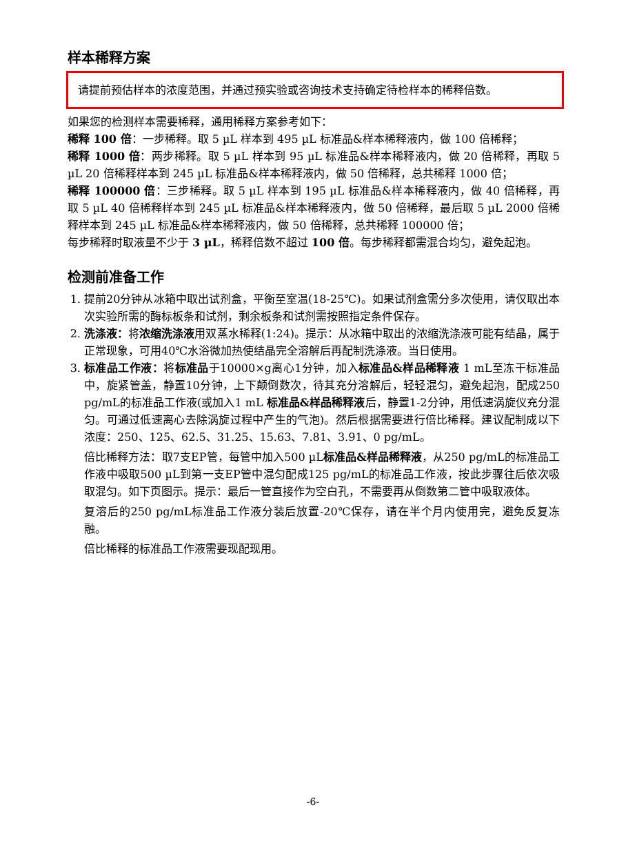样本稀释方案
请提前预估样本的浓度范围，并通过预实验或咨询技术支持确定待检样本的稀释倍数。
如果您的检测样本需要稀释，通用稀释方案参考如下：
稀释 100 倍：一步稀释。取 5 µL 样本到 495 µL 标准品&样本稀释液内，做 100 倍稀释；
稀释 1000 倍：两步稀释。取 5 µL 样本到 95 µL 标准品&样本稀释液内，做 20 倍稀释，再取 5 µL 20 倍稀释样本到 245 µL 标准品&样本稀释液内，做 50 倍稀释，总共稀释 1000 倍；
稀释 100000 倍：三步稀释。取 5 µL 样本到 195 µL 标准品&样本稀释液内，做 40 倍稀释，再取 5 µL 40 倍稀释样本到 245 µL 标准品&样本稀释液内，做 50 倍稀释，最后取 5 µL 2000 倍稀释样本到 245 µL 标准品&样本稀释液内，做 50 倍稀释，总共稀释 100000 倍；
每步稀释时取液量不少于 3 µL，稀释倍数不超过 100 倍。每步稀释都需混合均匀，避免起泡。
检测前准备工作
1. 提前20分钟从冰箱中取出试剂盒，平衡至室温(18-25℃)。如果试剂盒需分多次使用，请仅取出本次实验所需的酶标板条和试剂，剩余板条和试剂需按照指定条件保存。
2. 洗涤液：将浓缩洗涤液用双蒸水稀释(1:24)。提示：从冰箱中取出的浓缩洗涤液可能有结晶，属于正常现象，可用40℃水浴微加热使结晶完全溶解后再配制洗涤液。当日使用。
3. 标准品工作液：将标准品于10000×g离心1分钟，加入标准品&样品稀释液 1 mL至冻干标准品中，旋紧管盖，静置10分钟，上下颠倒数次，待其充分溶解后，轻轻混匀，避免起泡，配成250 pg/mL的标准品工作液(或加入1 mL 标准品&样品稀释液后，静置1-2分钟，用低速涡旋仪充分混匀。可通过低速离心去除涡旋过程中产生的气泡)。然后根据需要进行倍比稀释。建议配制成以下浓度：250、125、62.5、31.25、15.63、7.81、3.91、0 pg/mL。
倍比稀释方法：取7支EP管，每管中加入500 µL标准品&样品稀释液，从250 pg/mL的标准品工作液中吸取500 µL到第一支EP管中混匀配成125 pg/mL的标准品工作液，按此步骤往后依次吸取混匀。如下页图示。提示：最后一管直接作为空白孔，不需要再从倒数第二管中吸取液体。
复溶后的250 pg/mL标准品工作液分装后放置-20℃保存，请在半个月内使用完，避免反复冻融。
倍比稀释的标准品工作液需要现配现用。
-6-